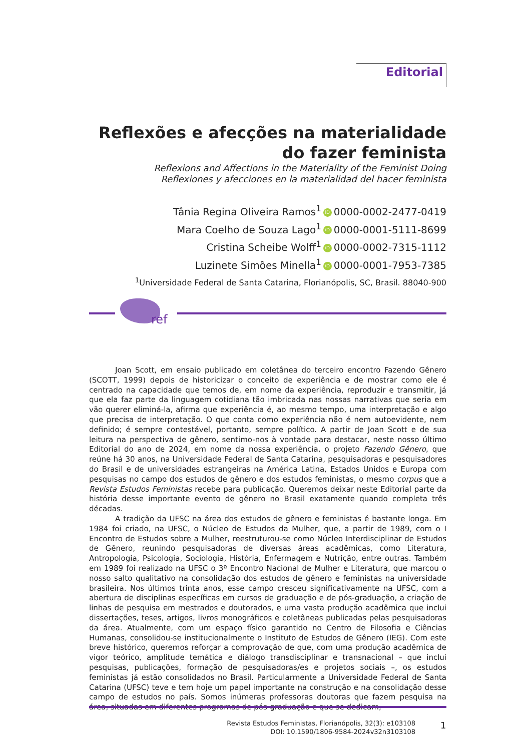Editorial
Reflexões e afecções na materialidade do fazer feminista
Reflexions and Affections in the Materiality of the Feminist Doing
Reflexiones y afecciones en la materialidad del hacer feminista
Tânia Regina Oliveira Ramos<sup>1</sup> iD 0000-0002-2477-0419
Mara Coelho de Souza Lago<sup>1</sup> iD 0000-0001-5111-8699
Cristina Scheibe Wolff<sup>1</sup> iD 0000-0002-7315-1112
Luzinete Simões Minella<sup>1</sup> iD 0000-0001-7953-7385
<sup>1</sup> Universidade Federal de Santa Catarina, Florianópolis, SC, Brasil. 88040-900
ref
Joan Scott, em ensaio publicado em coletânea do terceiro encontro Fazendo Gênero (SCOTT, 1999) depois de historicizar o conceito de experiência e de mostrar como ele é centrado na capacidade que temos de, em nome da experiência, reproduzir e transmitir, já que ela faz parte da linguagem cotidiana tão imbricada nas nossas narrativas que seria em vão querer eliminá-la, afirma que experiência é, ao mesmo tempo, uma interpretação e algo que precisa de interpretação. O que conta como experiência não é nem autoevidente, nem definido; é sempre contestável, portanto, sempre político. A partir de Joan Scott e de sua leitura na perspectiva de gênero, sentimo-nos à vontade para destacar, neste nosso último Editorial do ano de 2024, em nome da nossa experiência, o projeto Fazendo Gênero, que reúne há 30 anos, na Universidade Federal de Santa Catarina, pesquisadoras e pesquisadores do Brasil e de universidades estrangeiras na América Latina, Estados Unidos e Europa com pesquisas no campo dos estudos de gênero e dos estudos feministas, o mesmo corpus que a Revista Estudos Feministas recebe para publicação. Queremos deixar neste Editorial parte da história desse importante evento de gênero no Brasil exatamente quando completa três décadas.
A tradição da UFSC na área dos estudos de gênero e feministas é bastante longa. Em 1984 foi criado, na UFSC, o Núcleo de Estudos da Mulher, que, a partir de 1989, com o I Encontro de Estudos sobre a Mulher, reestruturou-se como Núcleo Interdisciplinar de Estudos de Gênero, reunindo pesquisadoras de diversas áreas acadêmicas, como Literatura, Antropologia, Psicologia, Sociologia, História, Enfermagem e Nutrição, entre outras. Também em 1989 foi realizado na UFSC o 3º Encontro Nacional de Mulher e Literatura, que marcou o nosso salto qualitativo na consolidação dos estudos de gênero e feministas na universidade brasileira. Nos últimos trinta anos, esse campo cresceu significativamente na UFSC, com a abertura de disciplinas específicas em cursos de graduação e de pós-graduação, a criação de linhas de pesquisa em mestrados e doutorados, e uma vasta produção acadêmica que inclui dissertações, teses, artigos, livros monográficos e coletâneas publicadas pelas pesquisadoras da área. Atualmente, com um espaço físico garantido no Centro de Filosofia e Ciências Humanas, consolidou-se institucionalmente o Instituto de Estudos de Gênero (IEG). Com este breve histórico, queremos reforçar a comprovação de que, com uma produção acadêmica de vigor teórico, amplitude temática e diálogo transdisciplinar e transnacional – que inclui pesquisas, publicações, formação de pesquisadoras/es e projetos sociais –, os estudos feministas já estão consolidados no Brasil. Particularmente a Universidade Federal de Santa Catarina (UFSC) teve e tem hoje um papel importante na construção e na consolidação desse campo de estudos no país. Somos inúmeras professoras doutoras que fazem pesquisa na área, situadas em diferentes programas de pós-graduação e que se dedicam,
Revista Estudos Feministas, Florianópolis, 32(3): e103108
DOI: 10.1590/1806-9584-2024v32n3103108
1